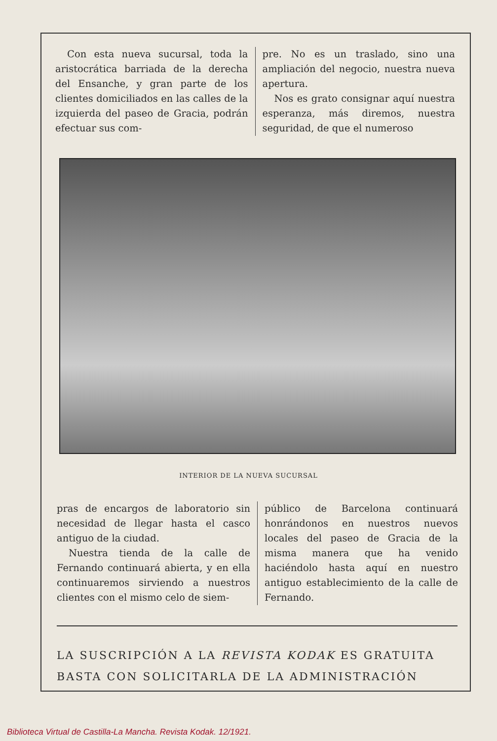Con esta nueva sucursal, toda la aristocrática barriada de la derecha del Ensanche, y gran parte de los clientes domiciliados en las calles de la izquierda del paseo de Gracia, podrán efectuar sus com-
pre. No es un traslado, sino una ampliación del negocio, nuestra nueva apertura.
Nos es grato consignar aquí nuestra esperanza, más diremos, nuestra seguridad, de que el numeroso
INTERIOR DE LA NUEVA SUCURSAL
pras de encargos de laboratorio sin necesidad de llegar hasta el casco antiguo de la ciudad.
Nuestra tienda de la calle de Fernando continuará abierta, y en ella continuaremos sirviendo a nuestros clientes con el mismo celo de siem-
público de Barcelona continuará honrándonos en nuestros nuevos locales del paseo de Gracia de la misma manera que ha venido haciéndolo hasta aquí en nuestro antiguo establecimiento de la calle de Fernando.
LA SUSCRIPCIÓN A LA REVISTA KODAK ES GRATUITA
BASTA CON SOLICITARLA DE LA ADMINISTRACIÓN
Biblioteca Virtual de Castilla-La Mancha. Revista Kodak. 12/1921.